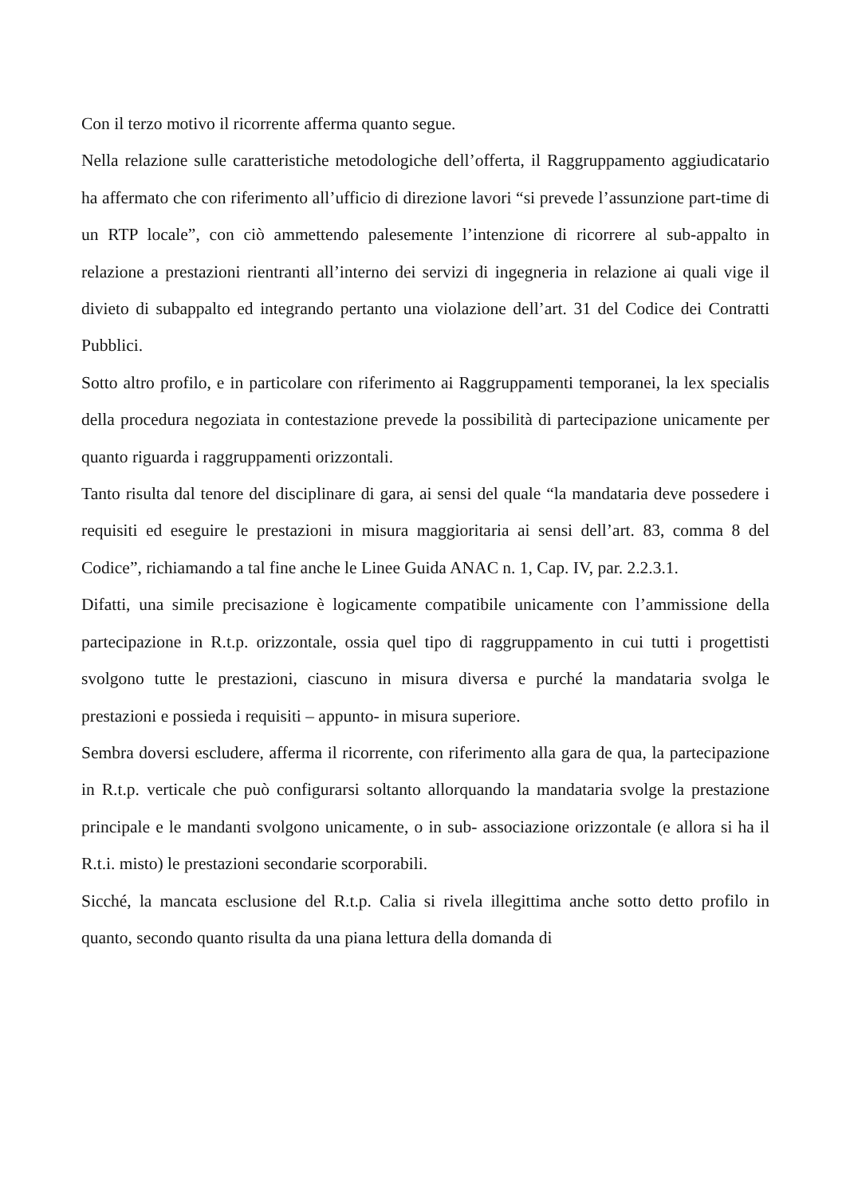Con il terzo motivo il ricorrente afferma quanto segue.
Nella relazione sulle caratteristiche metodologiche dell’offerta, il Raggruppamento aggiudicatario ha affermato che con riferimento all’ufficio di direzione lavori “si prevede l’assunzione part-time di un RTP locale”, con ciò ammettendo palesemente l’intenzione di ricorrere al sub-appalto in relazione a prestazioni rientranti all’interno dei servizi di ingegneria in relazione ai quali vige il divieto di subappalto ed integrando pertanto una violazione dell’art. 31 del Codice dei Contratti Pubblici.
Sotto altro profilo, e in particolare con riferimento ai Raggruppamenti temporanei, la lex specialis della procedura negoziata in contestazione prevede la possibilità di partecipazione unicamente per quanto riguarda i raggruppamenti orizzontali.
Tanto risulta dal tenore del disciplinare di gara, ai sensi del quale “la mandataria deve possedere i requisiti ed eseguire le prestazioni in misura maggioritaria ai sensi dell’art. 83, comma 8 del Codice”, richiamando a tal fine anche le Linee Guida ANAC n. 1, Cap. IV, par. 2.2.3.1.
Difatti, una simile precisazione è logicamente compatibile unicamente con l’ammissione della partecipazione in R.t.p. orizzontale, ossia quel tipo di raggruppamento in cui tutti i progettisti svolgono tutte le prestazioni, ciascuno in misura diversa e purché la mandataria svolga le prestazioni e possieda i requisiti – appunto- in misura superiore.
Sembra doversi escludere, afferma il ricorrente, con riferimento alla gara de qua, la partecipazione in R.t.p. verticale che può configurarsi soltanto allorquando la mandataria svolge la prestazione principale e le mandanti svolgono unicamente, o in sub- associazione orizzontale (e allora si ha il R.t.i. misto) le prestazioni secondarie scorporabili.
Sicché, la mancata esclusione del R.t.p. Calia si rivela illegittima anche sotto detto profilo in quanto, secondo quanto risulta da una piana lettura della domanda di